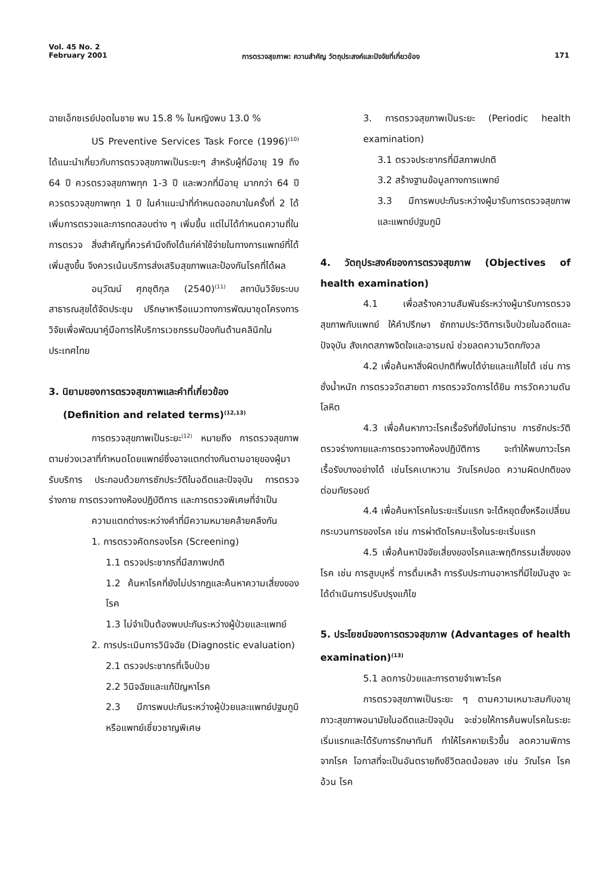Vol. 45 No. 2
February 2001
การตรวจสุขภาพ: ความสำคัญ วัตถุประสงค์และปัจจัยที่เกี่ยวข้อง
171
ฉายเอ็กซเรย์ปอดในชาย พบ 15.8 % ในหญิงพบ 13.0 %
US Preventive Services Task Force (1996)<sup>(10)</sup> ได้แนะนำเกี่ยวกับการตรวจสุขภาพเป็นระยะๆ สำหรับผู้ที่มีอายุ 19 ถึง 64 ปี ควรตรวจสุขภาพทุก 1-3 ปี และพวกที่มีอายุ มากกว่า 64 ปี ควรตรวจสุขภาพทุก 1 ปี ในคำแนะนำที่กำหนดออกมาในครั้งที่ 2 ได้เพิ่มการตรวจและการทดสอบต่าง ๆ เพิ่มขึ้น แต่ไม่ได้กำหนดความถี่ในการตรวจ สิ่งสำคัญที่ควรคำนึงถึงได้แก่ค่าใช้จ่ายในทางการแพทย์ที่ได้เพิ่มสูงขึ้น จึงควรเน้นบริการส่งเสริมสุขภาพและป้องกันโรคที่ได้ผล
อนุวัฒน์ ศุภชุติกุล (2540)<sup>(11)</sup> สถาบันวิจัยระบบสาธารณสุขได้จัดประชุม ปรึกษาหารือแนวทางการพัฒนาชุดโครงการวิจัยเพื่อพัฒนาคู่มือการให้บริการเวชกรรมป้องกันด้านคลินิกในประเทศไทย
3. นิยามของการตรวจสุขภาพและคำที่เกี่ยวข้อง
(Definition and related terms)<sup>(12,13)</sup>
การตรวจสุขภาพเป็นระยะ<sup>(12)</sup> หมายถึง การตรวจสุขภาพตามช่วงเวลาที่กำหนดโดยแพทย์ซึ่งอาจแตกต่างกันตามอายุของผู้มารับบริการ ประกอบด้วยการซักประวัติในอดีตและปัจจุบัน การตรวจร่างกาย การตรวจทางห้องปฏิบัติการ และการตรวจพิเศษที่จำเป็น
ความแตกต่างระหว่างคำที่มีความหมายคล้ายคลึงกัน
1. การตรวจคัดกรองโรค (Screening)
1.1 ตรวจประชากรที่มีสภาพปกติ
1.2 ค้นหาโรคที่ยังไม่ปรากฏและค้นหาความเสี่ยงของโรค
1.3 ไม่จำเป็นต้องพบปะกันระหว่างผู้ป่วยและแพทย์
2. การประเมินการวินิจฉัย (Diagnostic evaluation)
2.1 ตรวจประชากรที่เจ็บป่วย
2.2 วินิจฉัยและแก้ปัญหาโรค
2.3 มีการพบปะกันระหว่างผู้ป่วยและแพทย์ปฐมภูมิหรือแพทย์เชี่ยวชาญพิเศษ
3. การตรวจสุขภาพเป็นระยะ (Periodic health examination)
3.1 ตรวจประชากรที่มีสภาพปกติ
3.2 สร้างฐานข้อมูลทางการแพทย์
3.3 มีการพบปะกันระหว่างผู้มารับการตรวจสุขภาพและแพทย์ปฐมภูมิ
4. วัตถุประสงค์ของการตรวจสุขภาพ (Objectives of health examination)
4.1 เพื่อสร้างความสัมพันธ์ระหว่างผู้มารับการตรวจสุขภาพกับแพทย์ ให้คำปรึกษา ซักถามประวัติการเจ็บป่วยในอดีตและปัจจุบัน สังเกตสภาพจิตใจและอารมณ์ ช่วยลดความวิตกกังวล
4.2 เพื่อค้นหาสิ่งผิดปกติที่พบได้ง่ายและแก้ไขได้ เช่น การชั่งน้ำหนัก การตรวจวัดสายตา การตรวจวัดการได้ยิน การวัดความดันโลหิต
4.3 เพื่อค้นหาภาวะโรคเรื้อรังที่ยังไม่ทราบ การซักประวัติ ตรวจร่างกายและการตรวจทางห้องปฏิบัติการ จะทำให้พบภาวะโรคเรื้อรังบางอย่างได้ เช่นโรคเบาหวาน วัณโรคปอด ความผิดปกติของต่อมทัยรอยด์
4.4 เพื่อค้นหาโรคในระยะเริ่มแรก จะได้หยุดยั้งหรือเปลี่ยนกระบวนการของโรค เช่น การผ่าตัดโรคมะเร็งในระยะเริ่มแรก
4.5 เพื่อค้นหาปัจจัยเสี่ยงของโรคและพฤติกรรมเสี่ยงของโรค เช่น การสูบบุหรี่ การดื่มเหล้า การรับประทานอาหารที่มีไขมันสูง จะได้ดำเนินการปรับปรุงแก้ไข
5. ประโยชน์ของการตรวจสุขภาพ (Advantages of health examination)<sup>(13)</sup>
5.1 ลดการป่วยและการตายจำเพาะโรค
การตรวจสุขภาพเป็นระยะ ๆ ตามความเหมาะสมกับอายุ ภาวะสุขภาพอนามัยในอดีตและปัจจุบัน จะช่วยให้การค้นพบโรคในระยะเริ่มแรกและได้รับการรักษาทันที ทำให้โรคหายเร็วขึ้น ลดความพิการจากโรค โอกาสที่จะเป็นอันตรายถึงชีวิตลดน้อยลง เช่น วัณโรค โรคอ้วน โรค